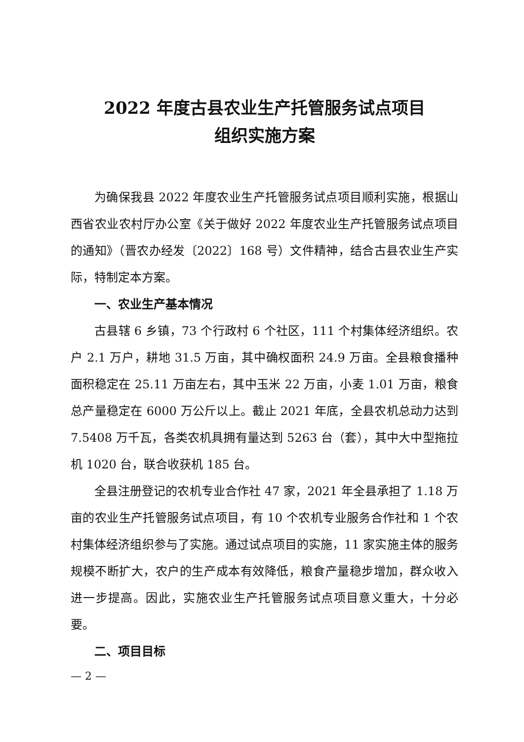2022 年度古县农业生产托管服务试点项目
组织实施方案
为确保我县 2022 年度农业生产托管服务试点项目顺利实施，根据山西省农业农村厅办公室《关于做好 2022 年度农业生产托管服务试点项目的通知》（晋农办经发〔2022〕168 号）文件精神，结合古县农业生产实际，特制定本方案。
一、农业生产基本情况
古县辖 6 乡镇，73 个行政村 6 个社区，111 个村集体经济组织。农户 2.1 万户，耕地 31.5 万亩，其中确权面积 24.9 万亩。全县粮食播种面积稳定在 25.11 万亩左右，其中玉米 22 万亩，小麦 1.01 万亩，粮食总产量稳定在 6000 万公斤以上。截止 2021 年底，全县农机总动力达到 7.5408 万千瓦，各类农机具拥有量达到 5263 台（套），其中大中型拖拉机 1020 台，联合收获机 185 台。
全县注册登记的农机专业合作社 47 家，2021 年全县承担了 1.18 万亩的农业生产托管服务试点项目，有 10 个农机专业服务合作社和 1 个农村集体经济组织参与了实施。通过试点项目的实施，11 家实施主体的服务规模不断扩大，农户的生产成本有效降低，粮食产量稳步增加，群众收入进一步提高。因此，实施农业生产托管服务试点项目意义重大，十分必要。
二、项目目标
— 2 —